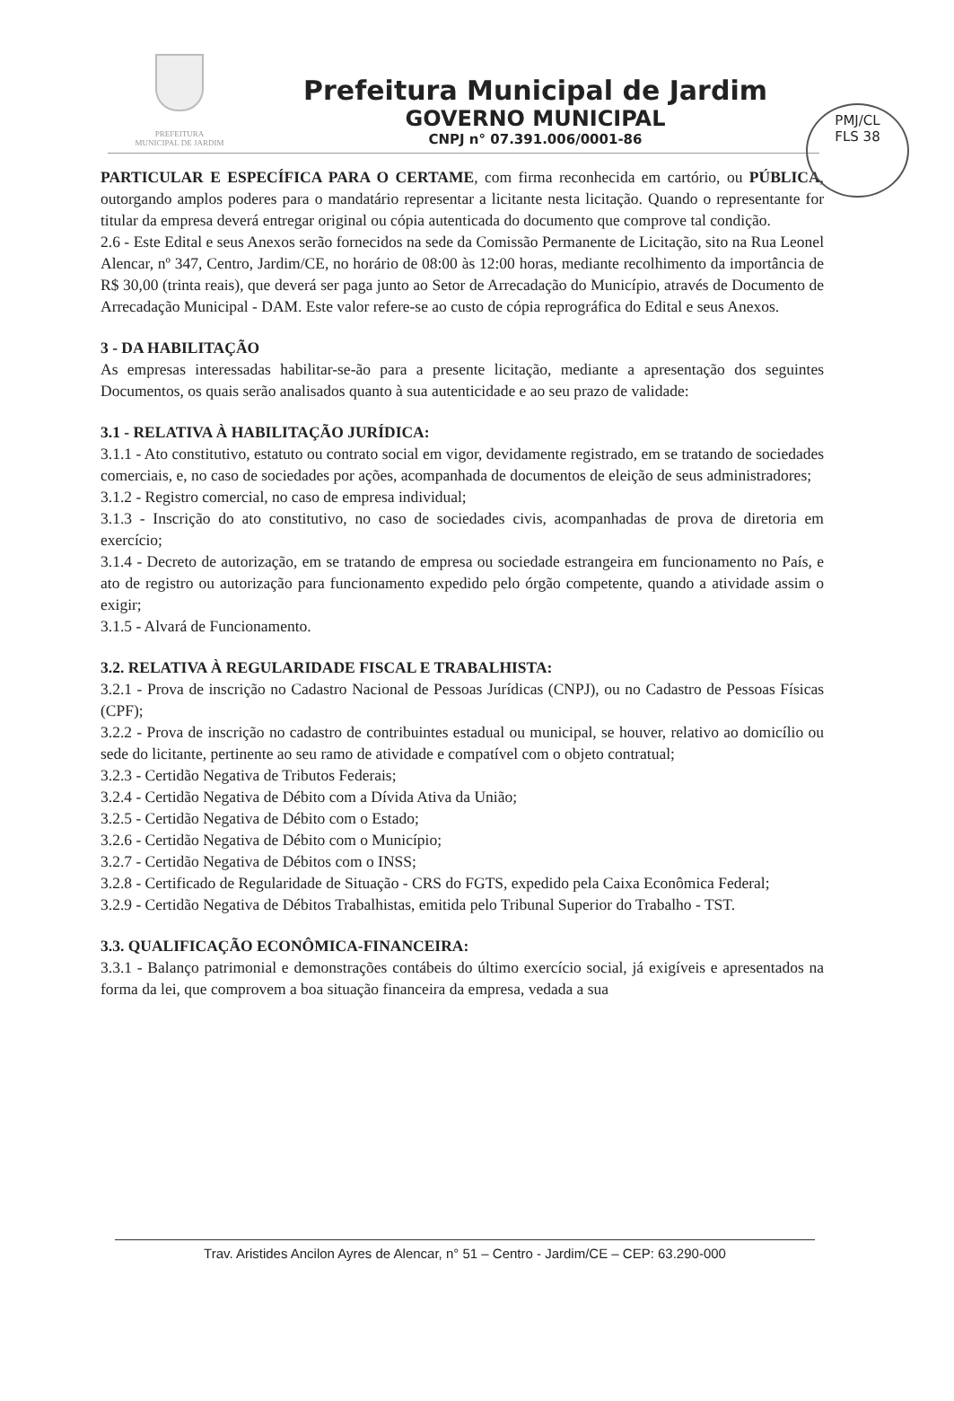PREFEITURA
MUNICIPAL DE JARDIM
Prefeitura Municipal de Jardim
GOVERNO MUNICIPAL
CNPJ n° 07.391.006/0001-86
PMJ/CL
FLS 38
PARTICULAR E ESPECÍFICA PARA O CERTAME, com firma reconhecida em cartório, ou PÚBLICA, outorgando amplos poderes para o mandatário representar a licitante nesta licitação. Quando o representante for titular da empresa deverá entregar original ou cópia autenticada do documento que comprove tal condição.
2.6 - Este Edital e seus Anexos serão fornecidos na sede da Comissão Permanente de Licitação, sito na Rua Leonel Alencar, nº 347, Centro, Jardim/CE, no horário de 08:00 às 12:00 horas, mediante recolhimento da importância de R$ 30,00 (trinta reais), que deverá ser paga junto ao Setor de Arrecadação do Município, através de Documento de Arrecadação Municipal - DAM. Este valor refere-se ao custo de cópia reprográfica do Edital e seus Anexos.
3 - DA HABILITAÇÃO
As empresas interessadas habilitar-se-ão para a presente licitação, mediante a apresentação dos seguintes Documentos, os quais serão analisados quanto à sua autenticidade e ao seu prazo de validade:
3.1 - RELATIVA À HABILITAÇÃO JURÍDICA:
3.1.1 - Ato constitutivo, estatuto ou contrato social em vigor, devidamente registrado, em se tratando de sociedades comerciais, e, no caso de sociedades por ações, acompanhada de documentos de eleição de seus administradores;
3.1.2 - Registro comercial, no caso de empresa individual;
3.1.3 - Inscrição do ato constitutivo, no caso de sociedades civis, acompanhadas de prova de diretoria em exercício;
3.1.4 - Decreto de autorização, em se tratando de empresa ou sociedade estrangeira em funcionamento no País, e ato de registro ou autorização para funcionamento expedido pelo órgão competente, quando a atividade assim o exigir;
3.1.5 - Alvará de Funcionamento.
3.2. RELATIVA À REGULARIDADE FISCAL E TRABALHISTA:
3.2.1 - Prova de inscrição no Cadastro Nacional de Pessoas Jurídicas (CNPJ), ou no Cadastro de Pessoas Físicas (CPF);
3.2.2 - Prova de inscrição no cadastro de contribuintes estadual ou municipal, se houver, relativo ao domicílio ou sede do licitante, pertinente ao seu ramo de atividade e compatível com o objeto contratual;
3.2.3 - Certidão Negativa de Tributos Federais;
3.2.4 - Certidão Negativa de Débito com a Dívida Ativa da União;
3.2.5 - Certidão Negativa de Débito com o Estado;
3.2.6 - Certidão Negativa de Débito com o Município;
3.2.7 - Certidão Negativa de Débitos com o INSS;
3.2.8 - Certificado de Regularidade de Situação - CRS do FGTS, expedido pela Caixa Econômica Federal;
3.2.9 - Certidão Negativa de Débitos Trabalhistas, emitida pelo Tribunal Superior do Trabalho - TST.
3.3. QUALIFICAÇÃO ECONÔMICA-FINANCEIRA:
3.3.1 - Balanço patrimonial e demonstrações contábeis do último exercício social, já exigíveis e apresentados na forma da lei, que comprovem a boa situação financeira da empresa, vedada a sua
Trav. Aristides Ancilon Ayres de Alencar, n° 51 – Centro - Jardim/CE – CEP: 63.290-000